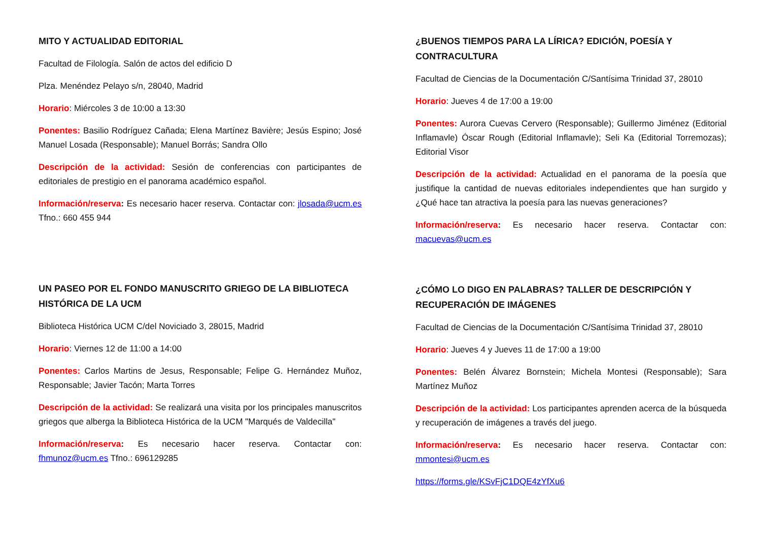MITO Y ACTUALIDAD EDITORIAL
Facultad de Filología. Salón de actos del edificio D
Plza. Menéndez Pelayo s/n, 28040, Madrid
Horario: Miércoles 3 de 10:00 a 13:30
Ponentes: Basilio Rodríguez Cañada; Elena Martínez Bavière; Jesús Espino; José Manuel Losada (Responsable); Manuel Borrás; Sandra Ollo
Descripción de la actividad: Sesión de conferencias con participantes de editoriales de prestigio en el panorama académico español.
Información/reserva: Es necesario hacer reserva. Contactar con: jlosada@ucm.es Tfno.: 660 455 944
UN PASEO POR EL FONDO MANUSCRITO GRIEGO DE LA BIBLIOTECA HISTÓRICA DE LA UCM
Biblioteca Histórica UCM C/del Noviciado 3, 28015, Madrid
Horario: Viernes 12 de 11:00 a 14:00
Ponentes: Carlos Martins de Jesus, Responsable; Felipe G. Hernández Muñoz, Responsable; Javier Tacón; Marta Torres
Descripción de la actividad: Se realizará una visita por los principales manuscritos griegos que alberga la Biblioteca Histórica de la UCM "Marqués de Valdecilla"
Información/reserva: Es necesario hacer reserva. Contactar con: fhmunoz@ucm.es Tfno.: 696129285
¿BUENOS TIEMPOS PARA LA LÍRICA? EDICIÓN, POESÍA Y CONTRACULTURA
Facultad de Ciencias de la Documentación C/Santísima Trinidad 37, 28010
Horario: Jueves 4 de 17:00 a 19:00
Ponentes: Aurora Cuevas Cervero (Responsable); Guillermo Jiménez (Editorial Inflamavle) Óscar Rough (Editorial Inflamavle); Seli Ka (Editorial Torremozas); Editorial Visor
Descripción de la actividad: Actualidad en el panorama de la poesía que justifique la cantidad de nuevas editoriales independientes que han surgido y ¿Qué hace tan atractiva la poesía para las nuevas generaciones?
Información/reserva: Es necesario hacer reserva. Contactar con: macuevas@ucm.es
¿CÓMO LO DIGO EN PALABRAS? TALLER DE DESCRIPCIÓN Y RECUPERACIÓN DE IMÁGENES
Facultad de Ciencias de la Documentación C/Santísima Trinidad 37, 28010
Horario: Jueves 4 y Jueves 11 de 17:00 a 19:00
Ponentes: Belén Álvarez Bornstein; Michela Montesi (Responsable); Sara Martínez Muñoz
Descripción de la actividad: Los participantes aprenden acerca de la búsqueda y recuperación de imágenes a través del juego.
Información/reserva: Es necesario hacer reserva. Contactar con: mmontesi@ucm.es
https://forms.gle/KSvFjC1DQE4zYfXu6